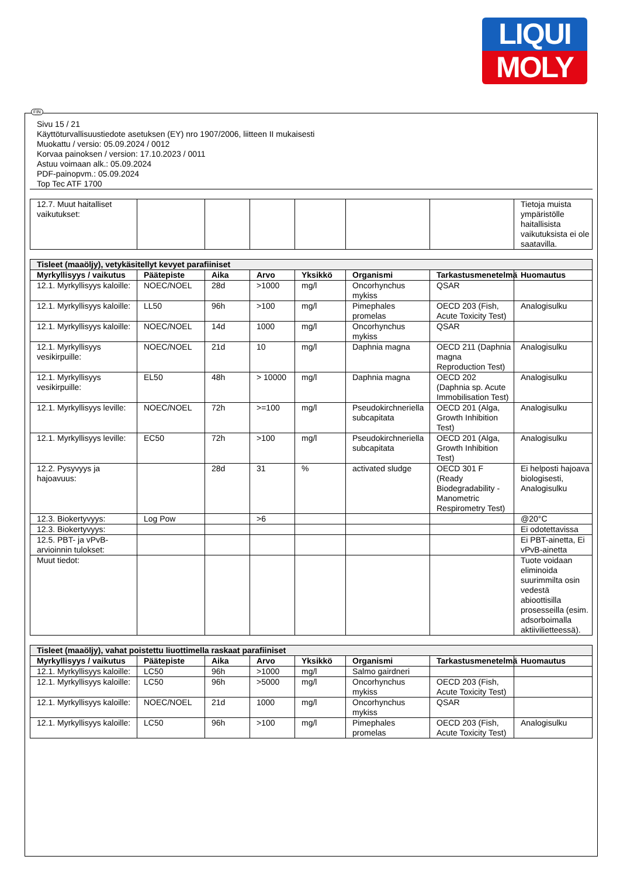LIQUI
MOLY
FIN
Sivu 15 / 21
Käyttöturvallisuustiedote asetuksen (EY) nro 1907/2006, liitteen II mukaisesti
Muokattu / versio: 05.09.2024 / 0012
Korvaa painoksen / version: 17.10.2023 / 0011
Astuu voimaan alk.: 05.09.2024
PDF-painopvm.: 05.09.2024
Top Tec ATF 1700
| 12.7. Muut haitalliset vaikutukset: | | | | | | | Tietoja muista ympäristölle haitallisista vaikutuksista ei ole saatavilla. |
| Tisleet (maaöljy), vetykäsitellyt kevyet parafiiniset | | | | | | | |
| Myrkyllisyys / vaikutus | Päätepiste | Aika | Arvo | Yksikkö | Organismi | Tarkastusmenetelmä | Huomautus |
| 12.1. Myrkyllisyys kaloille: | NOEC/NOEL | 28d | >1000 | mg/l | Oncorhynchus mykiss | QSAR | |
| 12.1. Myrkyllisyys kaloille: | LL50 | 96h | >100 | mg/l | Pimephales promelas | OECD 203 (Fish, Acute Toxicity Test) | Analogisulku |
| 12.1. Myrkyllisyys kaloille: | NOEC/NOEL | 14d | 1000 | mg/l | Oncorhynchus mykiss | QSAR | |
| 12.1. Myrkyllisyys vesikirpuille: | NOEC/NOEL | 21d | 10 | mg/l | Daphnia magna | OECD 211 (Daphnia magna Reproduction Test) | Analogisulku |
| 12.1. Myrkyllisyys vesikirpuille: | EL50 | 48h | > 10000 | mg/l | Daphnia magna | OECD 202 (Daphnia sp. Acute Immobilisation Test) | Analogisulku |
| 12.1. Myrkyllisyys leville: | NOEC/NOEL | 72h | >=100 | mg/l | Pseudokirchneriella subcapitata | OECD 201 (Alga, Growth Inhibition Test) | Analogisulku |
| 12.1. Myrkyllisyys leville: | EC50 | 72h | >100 | mg/l | Pseudokirchneriella subcapitata | OECD 201 (Alga, Growth Inhibition Test) | Analogisulku |
| 12.2. Pysyvyys ja hajoavuus: | | 28d | 31 | % | activated sludge | OECD 301 F (Ready Biodegradability - Manometric Respirometry Test) | Ei helposti hajoava biologisesti, Analogisulku |
| 12.3. Biokertyvyys: | Log Pow | | >6 | | | | @20°C |
| 12.3. Biokertyvyys: | | | | | | | Ei odotettavissa |
| 12.5. PBT- ja vPvB-arvioinnin tulokset: | | | | | | | Ei PBT-ainetta, Ei vPvB-ainetta |
| Muut tiedot: | | | | | | | Tuote voidaan eliminoida suurimmilta osin vedestä abioottisilla prosesseilla (esim. adsorboimalla aktiivilietteessä). |
| Tisleet (maaöljy), vahat poistettu liuottimella raskaat parafiiniset | | | | | | | |
| Myrkyllisyys / vaikutus | Päätepiste | Aika | Arvo | Yksikkö | Organismi | Tarkastusmenetelmä | Huomautus |
| 12.1. Myrkyllisyys kaloille: | LC50 | 96h | >1000 | mg/l | Salmo gairdneri | | |
| 12.1. Myrkyllisyys kaloille: | LC50 | 96h | >5000 | mg/l | Oncorhynchus mykiss | OECD 203 (Fish, Acute Toxicity Test) | |
| 12.1. Myrkyllisyys kaloille: | NOEC/NOEL | 21d | 1000 | mg/l | Oncorhynchus mykiss | QSAR | |
| 12.1. Myrkyllisyys kaloille: | LC50 | 96h | >100 | mg/l | Pimephales promelas | OECD 203 (Fish, Acute Toxicity Test) | Analogisulku |